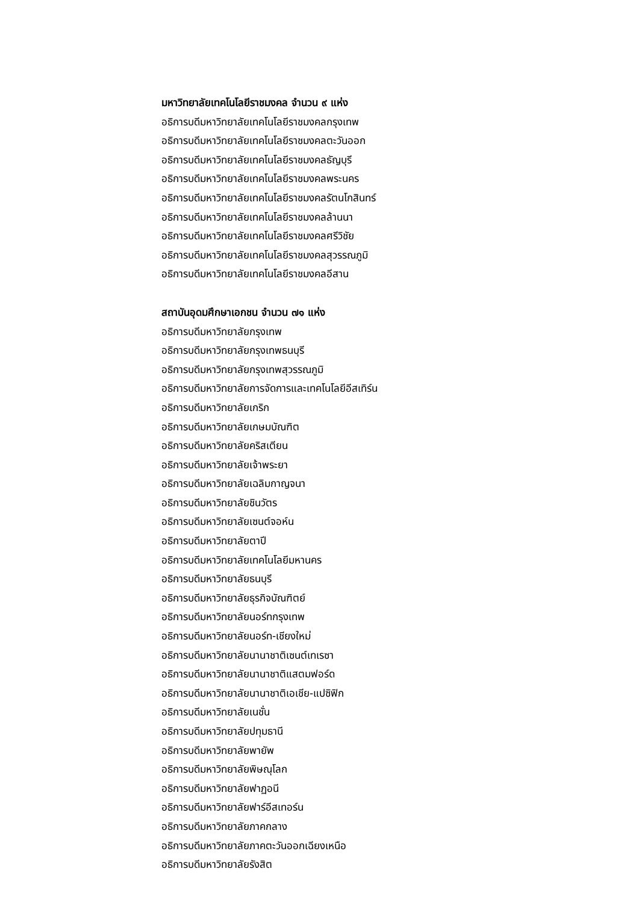มหาวิทยาลัยเทคโนโลยีราชมงคล จำนวน ๙ แห่ง
อธิการบดีมหาวิทยาลัยเทคโนโลยีราชมงคลกรุงเทพ
อธิการบดีมหาวิทยาลัยเทคโนโลยีราชมงคลตะวันออก
อธิการบดีมหาวิทยาลัยเทคโนโลยีราชมงคลธัญบุรี
อธิการบดีมหาวิทยาลัยเทคโนโลยีราชมงคลพระนคร
อธิการบดีมหาวิทยาลัยเทคโนโลยีราชมงคลรัตนโกสินทร์
อธิการบดีมหาวิทยาลัยเทคโนโลยีราชมงคลล้านนา
อธิการบดีมหาวิทยาลัยเทคโนโลยีราชมงคลศรีวิชัย
อธิการบดีมหาวิทยาลัยเทคโนโลยีราชมงคลสุวรรณภูมิ
อธิการบดีมหาวิทยาลัยเทคโนโลยีราชมงคลอีสาน
สถาบันอุดมศึกษาเอกชน จำนวน ๗๑ แห่ง
อธิการบดีมหาวิทยาลัยกรุงเทพ
อธิการบดีมหาวิทยาลัยกรุงเทพธนบุรี
อธิการบดีมหาวิทยาลัยกรุงเทพสุวรรณภูมิ
อธิการบดีมหาวิทยาลัยการจัดการและเทคโนโลยีอีสเทิร์น
อธิการบดีมหาวิทยาลัยเกริก
อธิการบดีมหาวิทยาลัยเกษมบัณฑิต
อธิการบดีมหาวิทยาลัยคริสเตียน
อธิการบดีมหาวิทยาลัยเจ้าพระยา
อธิการบดีมหาวิทยาลัยเฉลิมกาญจนา
อธิการบดีมหาวิทยาลัยชินวัตร
อธิการบดีมหาวิทยาลัยเซนต์จอห์น
อธิการบดีมหาวิทยาลัยตาปี
อธิการบดีมหาวิทยาลัยเทคโนโลยีมหานคร
อธิการบดีมหาวิทยาลัยธนบุรี
อธิการบดีมหาวิทยาลัยธุรกิจบัณฑิตย์
อธิการบดีมหาวิทยาลัยนอร์ทกรุงเทพ
อธิการบดีมหาวิทยาลัยนอร์ท-เชียงใหม่
อธิการบดีมหาวิทยาลัยนานาชาติเซนต์เทเรซา
อธิการบดีมหาวิทยาลัยนานาชาติแสตมฟอร์ด
อธิการบดีมหาวิทยาลัยนานาชาติเอเชีย-แปซิฟิก
อธิการบดีมหาวิทยาลัยเนชั่น
อธิการบดีมหาวิทยาลัยปทุมธานี
อธิการบดีมหาวิทยาลัยพายัพ
อธิการบดีมหาวิทยาลัยพิษณุโลก
อธิการบดีมหาวิทยาลัยฟาฏอนี
อธิการบดีมหาวิทยาลัยฟาร์อีสเทอร์น
อธิการบดีมหาวิทยาลัยภาคกลาง
อธิการบดีมหาวิทยาลัยภาคตะวันออกเฉียงเหนือ
อธิการบดีมหาวิทยาลัยรังสิต